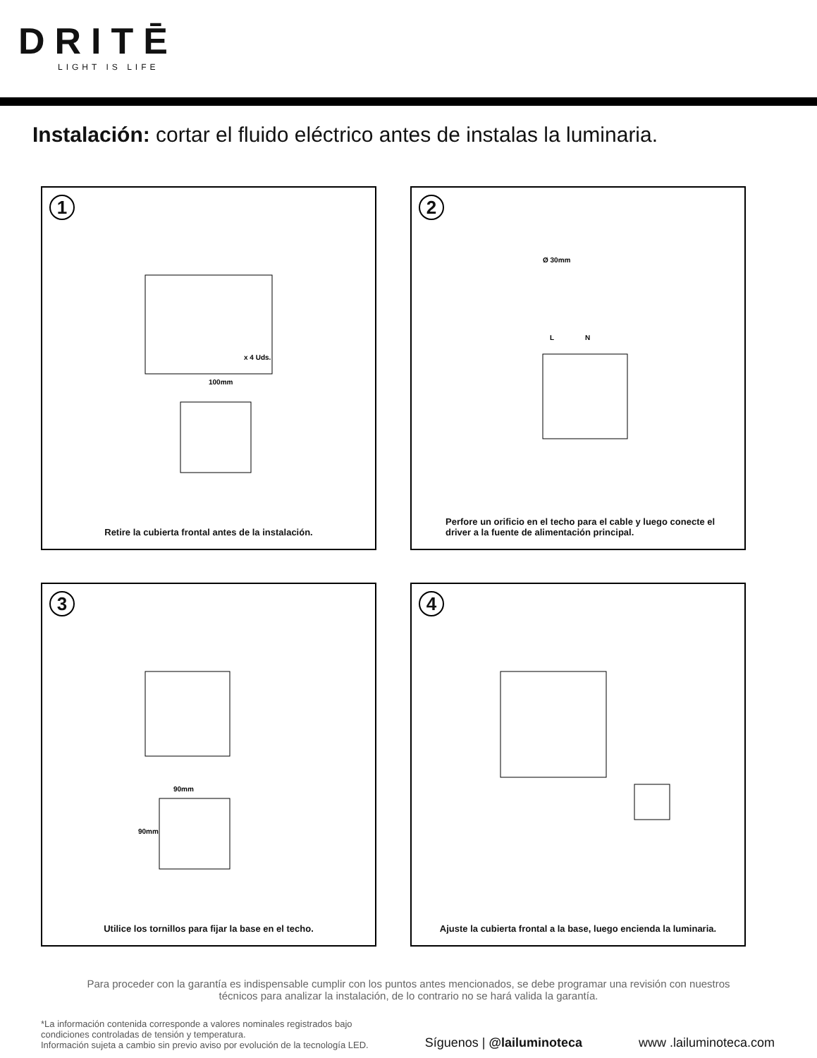DRITĒ
LIGHT IS LIFE
Instalación: cortar el fluido eléctrico antes de instalas la luminaria.
1
100mm
x 4 Uds.
Retire la cubierta frontal antes de la instalación.
2
Ø 30mm
L
N
Perfore un orificio en el techo para el cable y luego conecte el driver a la fuente de alimentación principal.
3
90mm
90mm
Utilice los tornillos para fijar la base en el techo.
4
Ajuste la cubierta frontal a la base, luego encienda la luminaria.
Para proceder con la garantía es indispensable cumplir con los puntos antes mencionados, se debe programar una revisión con nuestros técnicos para analizar la instalación, de lo contrario no se hará valida la garantía.
*La información contenida corresponde a valores nominales registrados bajo
condiciones controladas de tensión y temperatura.
Información sujeta a cambio sin previo aviso por evolución de la tecnología LED.
Síguenos | @lailuminoteca
www .lailuminoteca.com